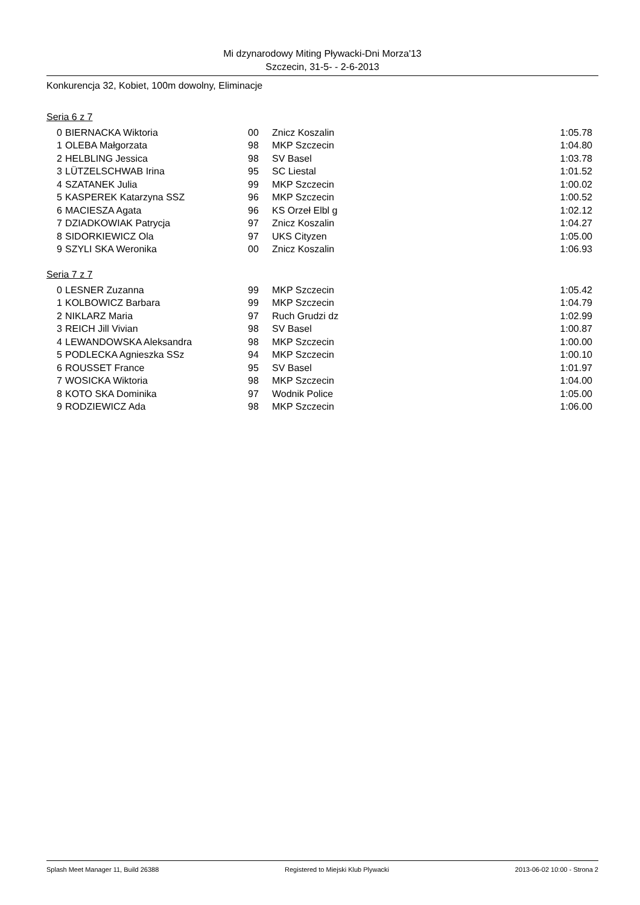Mi dzynarodowy Miting Pływacki-Dni Morza'13
Szczecin, 31-5- - 2-6-2013
Konkurencja 32, Kobiet, 100m dowolny, Eliminacje
Seria 6 z 7
| 0 | BIERNACKA Wiktoria | 00 | Znicz Koszalin | 1:05.78 |
| 1 | OLEBA Małgorzata | 98 | MKP Szczecin | 1:04.80 |
| 2 | HELBLING Jessica | 98 | SV Basel | 1:03.78 |
| 3 | LÜTZELSCHWAB Irina | 95 | SC Liestal | 1:01.52 |
| 4 | SZATANEK Julia | 99 | MKP Szczecin | 1:00.02 |
| 5 | KASPEREK Katarzyna SSZ | 96 | MKP Szczecin | 1:00.52 |
| 6 | MACIESZA Agata | 96 | KS Orzeł Elbl g | 1:02.12 |
| 7 | DZIADKOWIAK Patrycja | 97 | Znicz Koszalin | 1:04.27 |
| 8 | SIDORKIEWICZ Ola | 97 | UKS Cityzen | 1:05.00 |
| 9 | SZYLI SKA Weronika | 00 | Znicz Koszalin | 1:06.93 |
Seria 7 z 7
| 0 | LESNER Zuzanna | 99 | MKP Szczecin | 1:05.42 |
| 1 | KOLBOWICZ Barbara | 99 | MKP Szczecin | 1:04.79 |
| 2 | NIKLARZ Maria | 97 | Ruch Grudzi dz | 1:02.99 |
| 3 | REICH Jill Vivian | 98 | SV Basel | 1:00.87 |
| 4 | LEWANDOWSKA Aleksandra | 98 | MKP Szczecin | 1:00.00 |
| 5 | PODLECKA Agnieszka SSz | 94 | MKP Szczecin | 1:00.10 |
| 6 | ROUSSET France | 95 | SV Basel | 1:01.97 |
| 7 | WOSICKA Wiktoria | 98 | MKP Szczecin | 1:04.00 |
| 8 | KOTO SKA Dominika | 97 | Wodnik Police | 1:05.00 |
| 9 | RODZIEWICZ Ada | 98 | MKP Szczecin | 1:06.00 |
Splash Meet Manager 11, Build 26388 Registered to Miejski Klub Plywacki 2013-06-02 10:00 - Strona 2